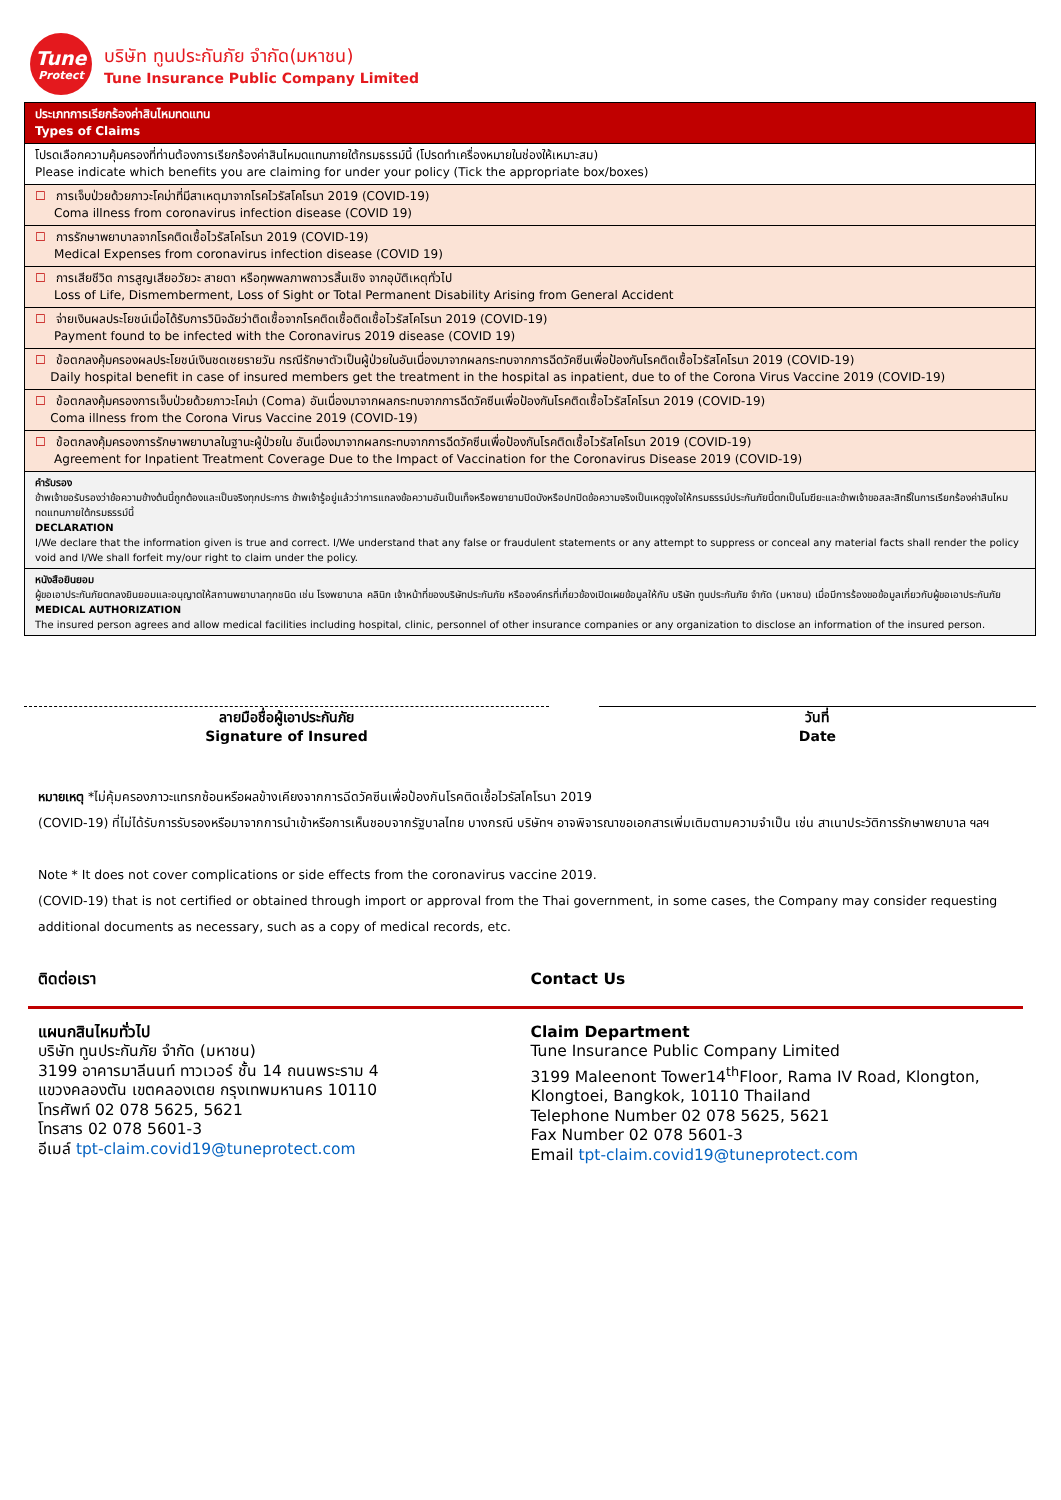Tune
Protect
บริษัท ทูนประกันภัย จำกัด(มหาชน)
Tune Insurance Public Company Limited
| ประเภทการเรียกร้องค่าสินไหมทดแทน Types of Claims |
| โปรดเลือกความคุ้มครองที่ท่านต้องการเรียกร้องค่าสินไหมดแทนภายใต้กรมธรรม์นี้ (โปรดทำเครื่องหมายในช่องให้เหมาะสม) Please indicate which benefits you are claiming for under your policy (Tick the appropriate box/boxes) |
| ☐ การเจ็บป่วยด้วยภาวะโคม่าที่มีสาเหตุมาจากโรคไวรัสโคโรนา 2019 (COVID-19) Coma illness from coronavirus infection disease (COVID 19) |
| ☐ การรักษาพยาบาลจากโรคติดเชื้อไวรัสโคโรนา 2019 (COVID-19) Medical Expenses from coronavirus infection disease (COVID 19) |
| ☐ การเสียชีวิต การสูญเสียอวัยวะ สายตา หรือทุพพลภาพถาวรสิ้นเชิง จากอุบัติเหตุทั่วไป Loss of Life, Dismemberment, Loss of Sight or Total Permanent Disability Arising from General Accident |
| ☐ จ่ายเงินผลประโยชน์เมื่อได้รับการวินิจฉัยว่าติดเชื้อจากโรคติดเชื้อติดเชื้อไวรัสโคโรนา 2019 (COVID-19) Payment found to be infected with the Coronavirus 2019 disease (COVID 19) |
| ☐ ข้อตกลงคุ้มครองผลประโยชน์เงินชดเชยรายวัน กรณีรักษาตัวเป็นผู้ป่วยในอันเนื่องมาจากผลกระทบจากการฉีดวัคซีนเพื่อป้องกันโรคติดเชื้อไวรัสโคโรนา 2019 (COVID-19) Daily hospital benefit in case of insured members get the treatment in the hospital as inpatient, due to of the Corona Virus Vaccine 2019 (COVID-19) |
| ☐ ข้อตกลงคุ้มครองการเจ็บป่วยด้วยภาวะโคม่า (Coma) อันเนื่องมาจากผลกระทบจากการฉีดวัคซีนเพื่อป้องกันโรคติดเชื้อไวรัสโคโรนา 2019 (COVID-19) Coma illness from the Corona Virus Vaccine 2019 (COVID-19) |
| ☐ ข้อตกลงคุ้มครองการรักษาพยาบาลในฐานะผู้ป่วยใน อันเนื่องมาจากผลกระทบจากการฉีดวัคซีนเพื่อป้องกันโรคติดเชื้อไวรัสโคโรนา 2019 (COVID-19) Agreement for Inpatient Treatment Coverage Due to the Impact of Vaccination for the Coronavirus Disease 2019 (COVID-19) |
| คำรับรอง ข้าพเจ้าขอรับรองว่าข้อความข้างต้นนี้ถูกต้องและเป็นจริงทุกประการ ข้าพเจ้ารู้อยู่แล้วว่าการแถลงข้อความอันเป็นเท็จหรือพยายามปิดบังหรือปกปิดข้อความจริงเป็นเหตุจูงใจให้กรมธรรม์ประกันภัยนี้ตกเป็นโมฆียะและข้าพเจ้าขอสละสิทธิ์ในการเรียกร้องค่าสินไหมทดแทนภายใต้กรมธรรม์นี้ DECLARATION I/We declare that the information given is true and correct. I/We understand that any false or fraudulent statements or any attempt to suppress or conceal any material facts shall render the policy void and I/We shall forfeit my/our right to claim under the policy. |
| หนังสือยินยอม ผู้ขอเอาประกันภัยตกลงยินยอมและอนุญาตให้สถานพยาบาลทุกชนิด เช่น โรงพยาบาล คลินิก เจ้าหน้าที่ของบริษัทประกันภัย หรือองค์กรที่เกี่ยวข้องเปิดเผยข้อมูลให้กับ บริษัท ทูนประกันภัย จำกัด (มหาชน) เมื่อมีการร้องขอข้อมูลเกี่ยวกับผู้ขอเอาประกันภัย MEDICAL AUTHORIZATION The insured person agrees and allow medical facilities including hospital, clinic, personnel of other insurance companies or any organization to disclose an information of the insured person. |
ลายมือชื่อผู้เอาประกันภัย
Signature of Insured
วันที่
Date
หมายเหตุ *ไม่คุ้มครองภาวะแทรกซ้อนหรือผลข้างเคียงจากการฉีดวัคซีนเพื่อป้องกันโรคติดเชื้อไวรัสโคโรนา 2019
(COVID-19) ที่ไม่ได้รับการรับรองหรือมาจากการนำเข้าหรือการเห็นชอบจากรัฐบาลไทย บางกรณี บริษัทฯ อาจพิจารณาขอเอกสารเพิ่มเติมตามความจำเป็น เช่น สาเนาประวัติการรักษาพยาบาล ฯลฯ
Note * It does not cover complications or side effects from the coronavirus vaccine 2019.
(COVID-19) that is not certified or obtained through import or approval from the Thai government, in some cases, the Company may consider requesting additional documents as necessary, such as a copy of medical records, etc.
ติดต่อเรา Contact Us
แผนกสินไหมทั่วไป
บริษัท ทูนประกันภัย จำกัด (มหาชน)
3199 อาคารมาลีนนท์ ทาวเวอร์ ชั้น 14 ถนนพระราม 4
แขวงคลองตัน เขตคลองเตย กรุงเทพมหานคร 10110
โทรศัพท์ 02 078 5625, 5621
โทรสาร 02 078 5601-3
อีเมล์ tpt-claim.covid19@tuneprotect.com
Claim Department
Tune Insurance Public Company Limited
3199 Maleenont Tower14<sup>th</sup>Floor, Rama IV Road, Klongton, Klongtoei, Bangkok, 10110 Thailand
Telephone Number 02 078 5625, 5621
Fax Number 02 078 5601-3
Email tpt-claim.covid19@tuneprotect.com